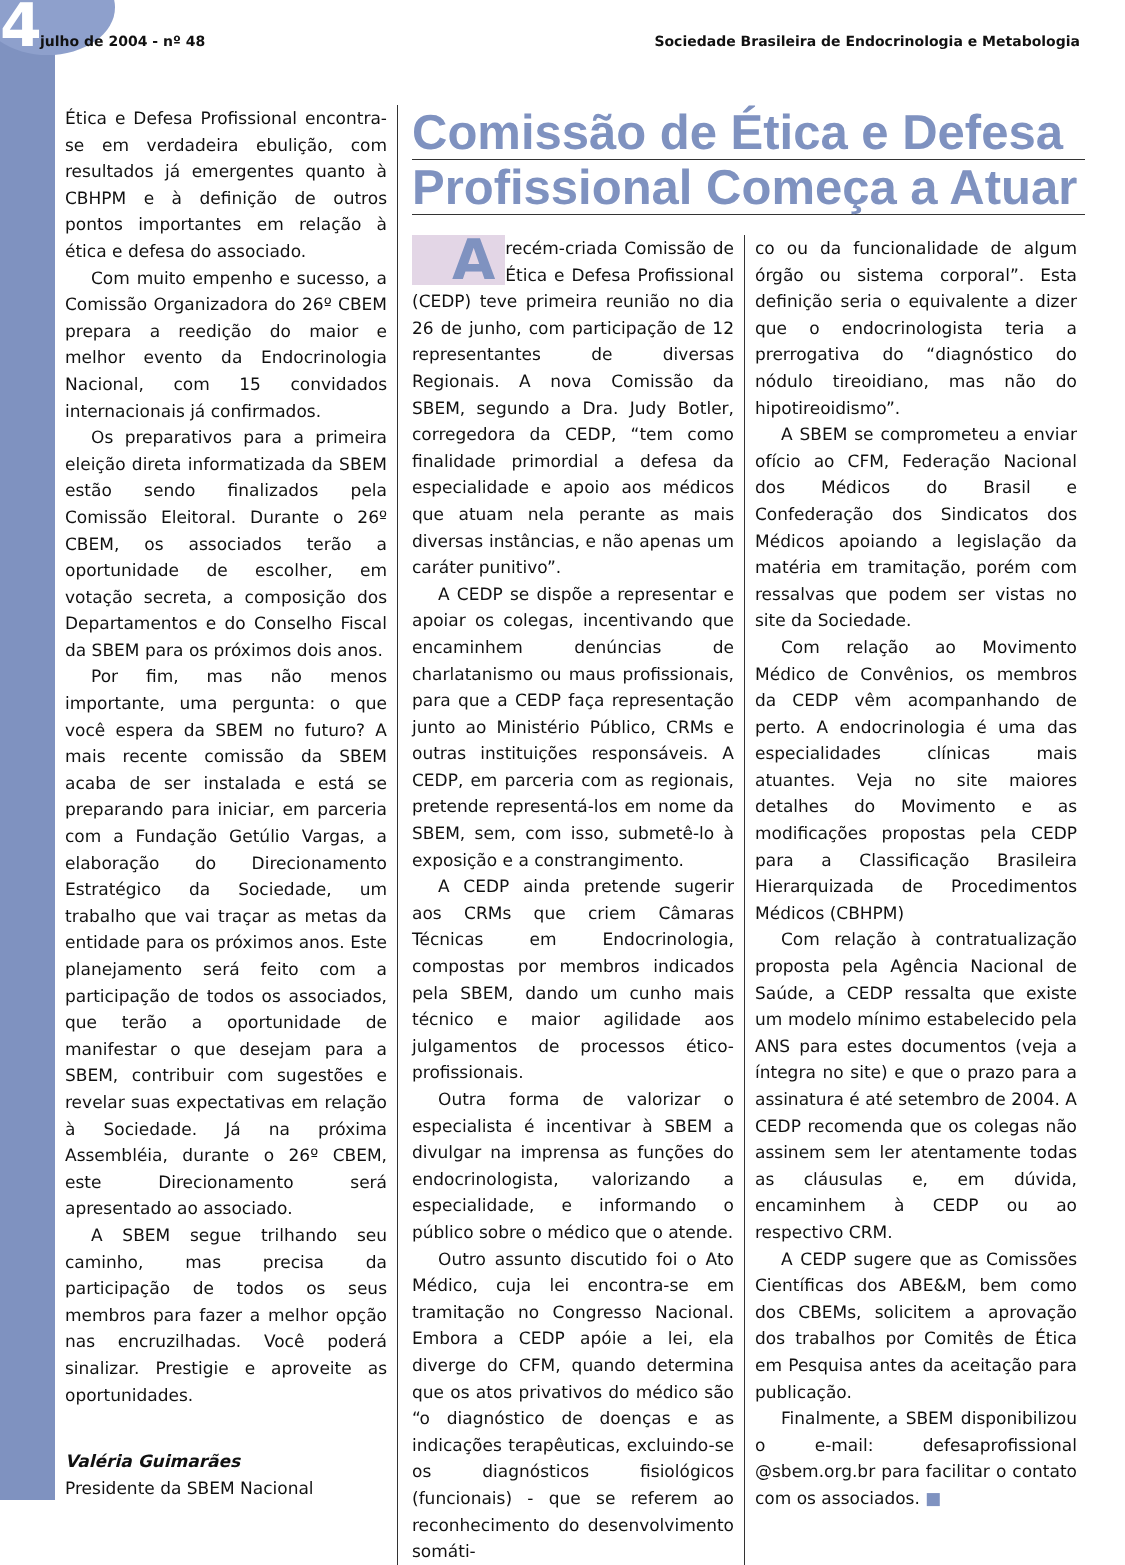4
julho de 2004 - nº 48 Sociedade Brasileira de Endocrinologia e Metabologia
Ética e Defesa Profissional encontra-se em verdadeira ebulição, com resultados já emergentes quanto à CBHPM e à definição de outros pontos importantes em relação à ética e defesa do associado.
Com muito empenho e sucesso, a Comissão Organizadora do 26º CBEM prepara a reedição do maior e melhor evento da Endocrinologia Nacional, com 15 convidados internacionais já confirmados.
Os preparativos para a primeira eleição direta informatizada da SBEM estão sendo finalizados pela Comissão Eleitoral. Durante o 26º CBEM, os associados terão a oportunidade de escolher, em votação secreta, a composição dos Departamentos e do Conselho Fiscal da SBEM para os próximos dois anos.
Por fim, mas não menos importante, uma pergunta: o que você espera da SBEM no futuro? A mais recente comissão da SBEM acaba de ser instalada e está se preparando para iniciar, em parceria com a Fundação Getúlio Vargas, a elaboração do Direcionamento Estratégico da Sociedade, um trabalho que vai traçar as metas da entidade para os próximos anos. Este planejamento será feito com a participação de todos os associados, que terão a oportunidade de manifestar o que desejam para a SBEM, contribuir com sugestões e revelar suas expectativas em relação à Sociedade. Já na próxima Assembléia, durante o 26º CBEM, este Direcionamento será apresentado ao associado.
A SBEM segue trilhando seu caminho, mas precisa da participação de todos os seus membros para fazer a melhor opção nas encruzilhadas. Você poderá sinalizar. Prestigie e aproveite as oportunidades.
Valéria Guimarães
Presidente da SBEM Nacional
Comissão de Ética e Defesa
Profissional Começa a Atuar
Arecém-criada Comissão de Ética e Defesa Profissional (CEDP) teve primeira reunião no dia 26 de junho, com participação de 12 representantes de diversas Regionais. A nova Comissão da SBEM, segundo a Dra. Judy Botler, corregedora da CEDP, “tem como finalidade primordial a defesa da especialidade e apoio aos médicos que atuam nela perante as mais diversas instâncias, e não apenas um caráter punitivo”.
A CEDP se dispõe a representar e apoiar os colegas, incentivando que encaminhem denúncias de charlatanismo ou maus profissionais, para que a CEDP faça representação junto ao Ministério Público, CRMs e outras instituições responsáveis. A CEDP, em parceria com as regionais, pretende representá-los em nome da SBEM, sem, com isso, submetê-lo à exposição e a constrangimento.
A CEDP ainda pretende sugerir aos CRMs que criem Câmaras Técnicas em Endocrinologia, compostas por membros indicados pela SBEM, dando um cunho mais técnico e maior agilidade aos julgamentos de processos ético-profissionais.
Outra forma de valorizar o especialista é incentivar à SBEM a divulgar na imprensa as funções do endocrinologista, valorizando a especialidade, e informando o público sobre o médico que o atende.
Outro assunto discutido foi o Ato Médico, cuja lei encontra-se em tramitação no Congresso Nacional. Embora a CEDP apóie a lei, ela diverge do CFM, quando determina que os atos privativos do médico são “o diagnóstico de doenças e as indicações terapêuticas, excluindo-se os diagnósticos fisiológicos (funcionais) - que se referem ao reconhecimento do desenvolvimento somáti-
co ou da funcionalidade de algum órgão ou sistema corporal”. Esta definição seria o equivalente a dizer que o endocrinologista teria a prerrogativa do “diagnóstico do nódulo tireoidiano, mas não do hipotireoidismo”.
A SBEM se comprometeu a enviar ofício ao CFM, Federação Nacional dos Médicos do Brasil e Confederação dos Sindicatos dos Médicos apoiando a legislação da matéria em tramitação, porém com ressalvas que podem ser vistas no site da Sociedade.
Com relação ao Movimento Médico de Convênios, os membros da CEDP vêm acompanhando de perto. A endocrinologia é uma das especialidades clínicas mais atuantes. Veja no site maiores detalhes do Movimento e as modificações propostas pela CEDP para a Classificação Brasileira Hierarquizada de Procedimentos Médicos (CBHPM)
Com relação à contratualização proposta pela Agência Nacional de Saúde, a CEDP ressalta que existe um modelo mínimo estabelecido pela ANS para estes documentos (veja a íntegra no site) e que o prazo para a assinatura é até setembro de 2004. A CEDP recomenda que os colegas não assinem sem ler atentamente todas as cláusulas e, em dúvida, encaminhem à CEDP ou ao respectivo CRM.
A CEDP sugere que as Comissões Científicas dos ABE&M, bem como dos CBEMs, solicitem a aprovação dos trabalhos por Comitês de Ética em Pesquisa antes da aceitação para publicação.
Finalmente, a SBEM disponibilizou o e-mail: defesaprofissional @sbem.org.br para facilitar o contato com os associados. ■